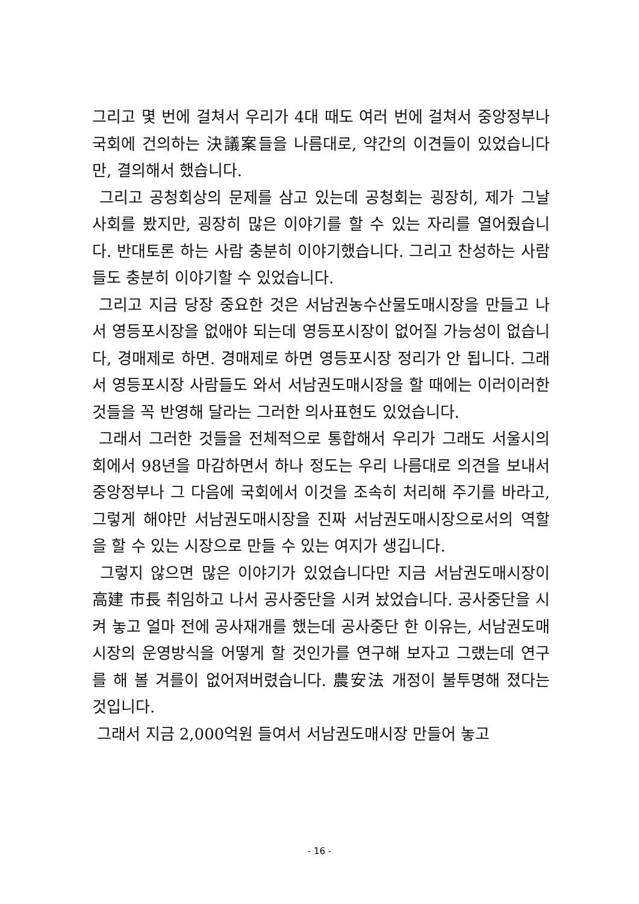그리고 몇 번에 걸쳐서 우리가 4대 때도 여러 번에 걸쳐서 중앙정부나 국회에 건의하는 決議案들을 나름대로, 약간의 이견들이 있었습니다만, 결의해서 했습니다.
그리고 공청회상의 문제를 삼고 있는데 공청회는 굉장히, 제가 그날 사회를 봤지만, 굉장히 많은 이야기를 할 수 있는 자리를 열어줬습니다. 반대토론 하는 사람 충분히 이야기했습니다. 그리고 찬성하는 사람들도 충분히 이야기할 수 있었습니다.
그리고 지금 당장 중요한 것은 서남권농수산물도매시장을 만들고 나서 영등포시장을 없애야 되는데 영등포시장이 없어질 가능성이 없습니다, 경매제로 하면. 경매제로 하면 영등포시장 정리가 안 됩니다. 그래서 영등포시장 사람들도 와서 서남권도매시장을 할 때에는 이러이러한 것들을 꼭 반영해 달라는 그러한 의사표현도 있었습니다.
그래서 그러한 것들을 전체적으로 통합해서 우리가 그래도 서울시의회에서 98년을 마감하면서 하나 정도는 우리 나름대로 의견을 보내서 중앙정부나 그 다음에 국회에서 이것을 조속히 처리해 주기를 바라고, 그렇게 해야만 서남권도매시장을 진짜 서남권도매시장으로서의 역할을 할 수 있는 시장으로 만들 수 있는 여지가 생깁니다.
그렇지 않으면 많은 이야기가 있었습니다만 지금 서남권도매시장이 高建 市長 취임하고 나서 공사중단을 시켜 놨었습니다. 공사중단을 시켜 놓고 얼마 전에 공사재개를 했는데 공사중단 한 이유는, 서남권도매시장의 운영방식을 어떻게 할 것인가를 연구해 보자고 그랬는데 연구를 해 볼 겨를이 없어져버렸습니다. 農安法 개정이 불투명해 졌다는 것입니다.
그래서 지금 2,000억원 들여서 서남권도매시장 만들어 놓고
- 16 -